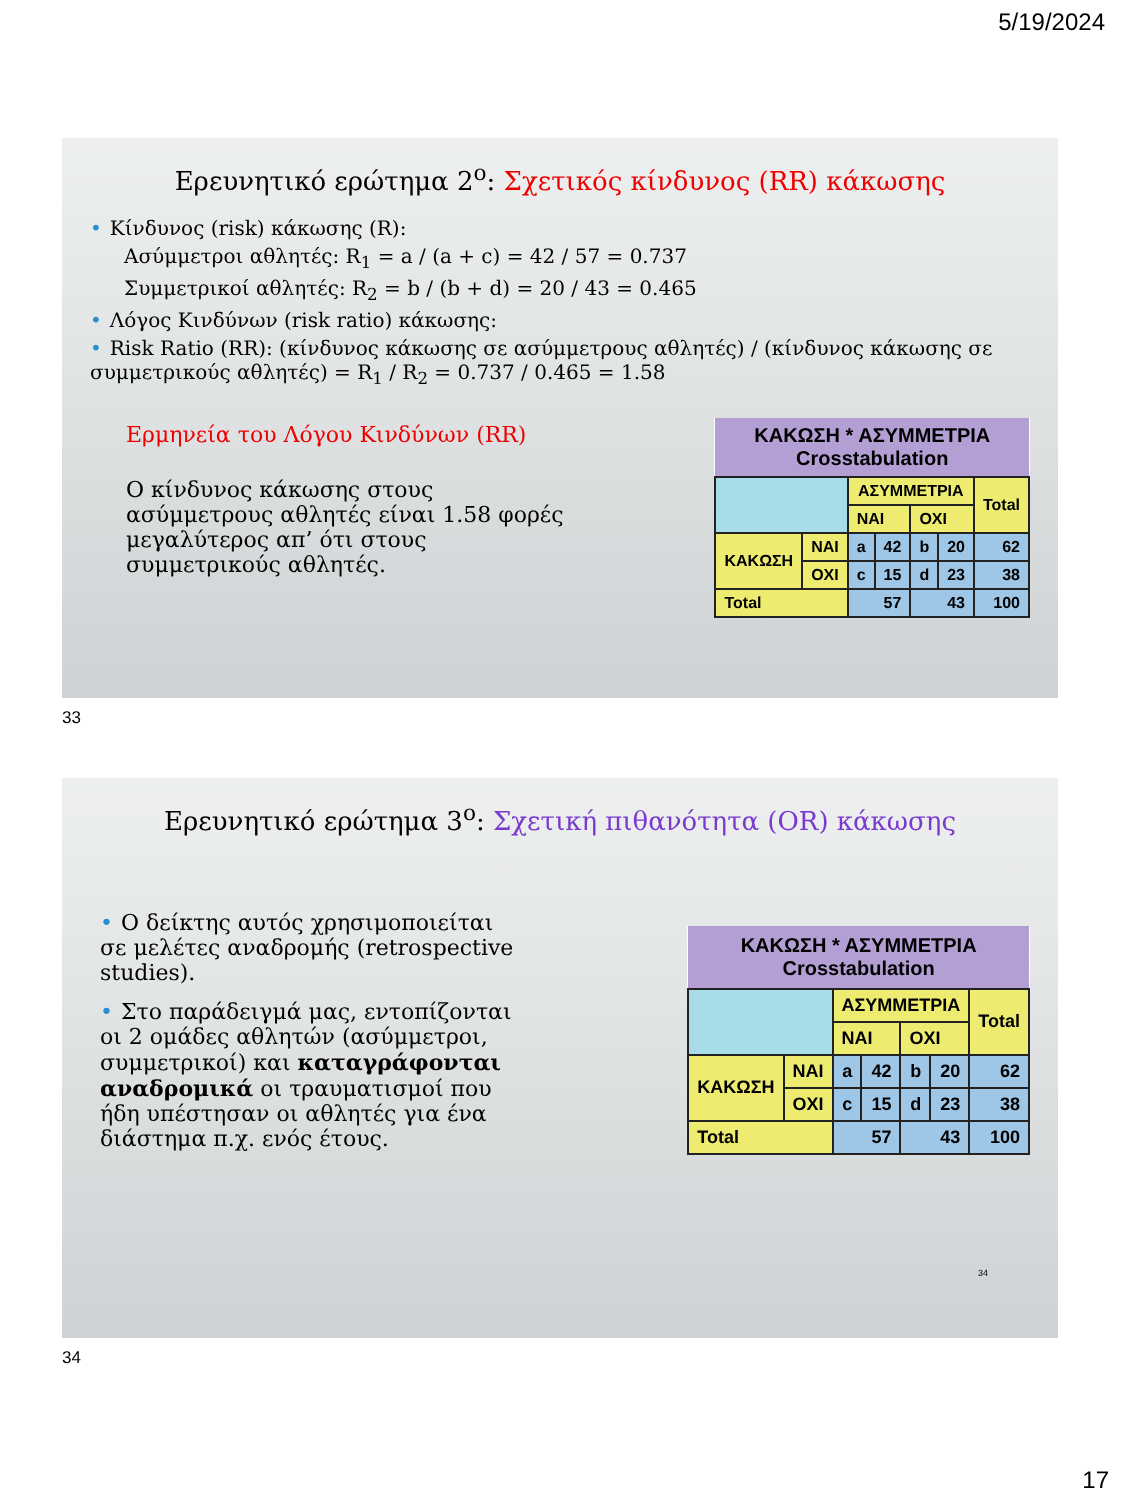5/19/2024
Ερευνητικό ερώτημα 2<sup>ο</sup>: Σχετικός κίνδυνος (RR) κάκωσης
• Κίνδυνος (risk) κάκωσης (R):
Ασύμμετροι αθλητές: R<sub>1</sub> = a / (a + c) = 42 / 57 = 0.737
Συμμετρικοί αθλητές: R<sub>2</sub> = b / (b + d) = 20 / 43 = 0.465
• Λόγος Κινδύνων (risk ratio) κάκωσης:
• Risk Ratio (RR): (κίνδυνος κάκωσης σε ασύμμετρους αθλητές) / (κίνδυνος κάκωσης σε συμμετρικούς αθλητές) = R<sub>1</sub> / R<sub>2</sub> = 0.737 / 0.465 = 1.58
Ερμηνεία του Λόγου Κινδύνων (RR)
Ο κίνδυνος κάκωσης στους ασύμμετρους αθλητές είναι 1.58 φορές μεγαλύτερος απ’ ότι στους συμμετρικούς αθλητές.
| ΚΑΚΩΣΗ * ΑΣΥΜΜΕΤΡΙΑ Crosstabulation | | | | | | |
| --- | --- | --- | --- | --- | --- | --- |
| | | ΑΣΥΜΜΕΤΡΙΑ | | | | Total |
| | | ΝΑΙ | | ΟΧΙ | | |
| ΚΑΚΩΣΗ | ΝΑΙ | a | 42 | b | 20 | 62 |
| | ΟΧΙ | c | 15 | d | 23 | 38 |
| Total | | 57 | | 43 | | 100 |
33
Ερευνητικό ερώτημα 3<sup>ο</sup>: Σχετική πιθανότητα (OR) κάκωσης
• Ο δείκτης αυτός χρησιμοποιείται σε μελέτες αναδρομής (retrospective studies).
• Στο παράδειγμά μας, εντοπίζονται οι 2 ομάδες αθλητών (ασύμμετροι, συμμετρικοί) και καταγράφονται αναδρομικά οι τραυματισμοί που ήδη υπέστησαν οι αθλητές για ένα διάστημα π.χ. ενός έτους.
| ΚΑΚΩΣΗ * ΑΣΥΜΜΕΤΡΙΑ Crosstabulation | | | | | | |
| --- | --- | --- | --- | --- | --- | --- |
| | | ΑΣΥΜΜΕΤΡΙΑ | | | | Total |
| | | ΝΑΙ | | ΟΧΙ | | |
| ΚΑΚΩΣΗ | ΝΑΙ | a | 42 | b | 20 | 62 |
| | ΟΧΙ | c | 15 | d | 23 | 38 |
| Total | | 57 | | 43 | | 100 |
34
34
17